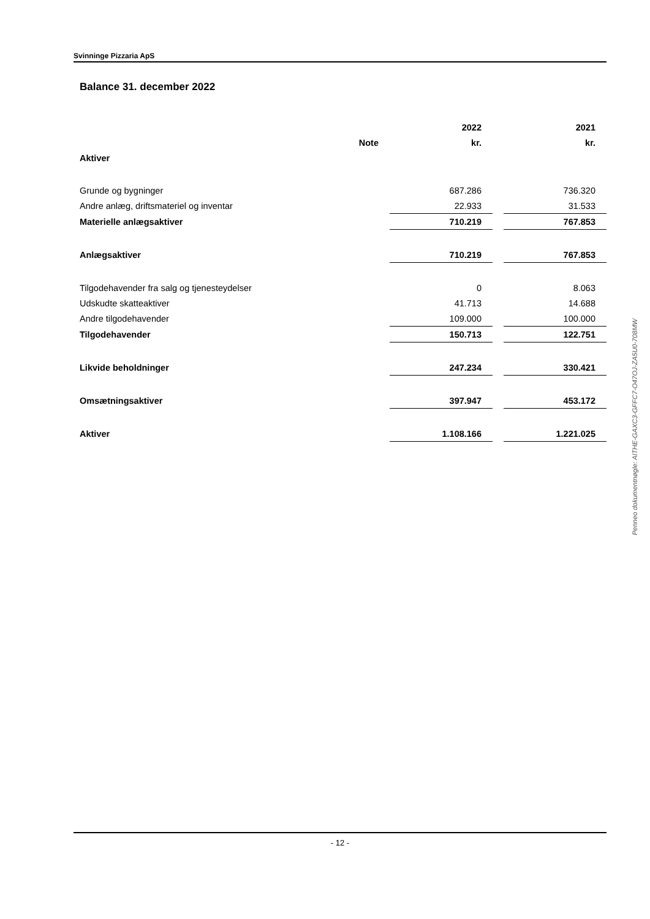Svinninge Pizzaria ApS
Balance 31. december 2022
| | | 2022 | | 2021 |
| | Note | kr. | | kr. |
| Aktiver | | | | |
| Grunde og bygninger | | 687.286 | | 736.320 |
| Andre anlæg, driftsmateriel og inventar | | 22.933 | | 31.533 |
| Materielle anlægsaktiver | | 710.219 | | 767.853 |
| Anlægsaktiver | | 710.219 | | 767.853 |
| Tilgodehavender fra salg og tjenesteydelser | | 0 | | 8.063 |
| Udskudte skatteaktiver | | 41.713 | | 14.688 |
| Andre tilgodehavender | | 109.000 | | 100.000 |
| Tilgodehavender | | 150.713 | | 122.751 |
| Likvide beholdninger | | 247.234 | | 330.421 |
| Omsætningsaktiver | | 397.947 | | 453.172 |
| Aktiver | | 1.108.166 | | 1.221.025 |
Penneo dokumentnøgle: AITHE-GAXC3-GFFC7-O47OJ-ZA5U0-708MW
- 12 -